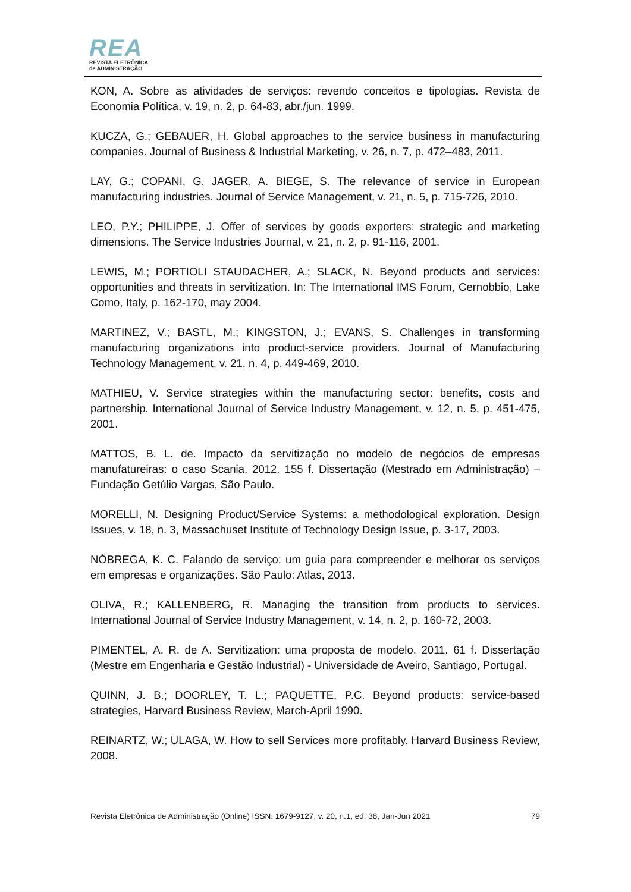REA
REVISTA ELETRÔNICA
de ADMINISTRAÇÃO
KON, A. Sobre as atividades de serviços: revendo conceitos e tipologias. Revista de Economia Política, v. 19, n. 2, p. 64-83, abr./jun. 1999.
KUCZA, G.; GEBAUER, H. Global approaches to the service business in manufacturing companies. Journal of Business & Industrial Marketing, v. 26, n. 7, p. 472–483, 2011.
LAY, G.; COPANI, G, JAGER, A. BIEGE, S. The relevance of service in European manufacturing industries. Journal of Service Management, v. 21, n. 5, p. 715-726, 2010.
LEO, P.Y.; PHILIPPE, J. Offer of services by goods exporters: strategic and marketing dimensions. The Service Industries Journal, v. 21, n. 2, p. 91-116, 2001.
LEWIS, M.; PORTIOLI STAUDACHER, A.; SLACK, N. Beyond products and services: opportunities and threats in servitization. In: The International IMS Forum, Cernobbio, Lake Como, Italy, p. 162-170, may 2004.
MARTINEZ, V.; BASTL, M.; KINGSTON, J.; EVANS, S. Challenges in transforming manufacturing organizations into product-service providers. Journal of Manufacturing Technology Management, v. 21, n. 4, p. 449-469, 2010.
MATHIEU, V. Service strategies within the manufacturing sector: benefits, costs and partnership. International Journal of Service Industry Management, v. 12, n. 5, p. 451-475, 2001.
MATTOS, B. L. de. Impacto da servitização no modelo de negócios de empresas manufatureiras: o caso Scania. 2012. 155 f. Dissertação (Mestrado em Administração) – Fundação Getúlio Vargas, São Paulo.
MORELLI, N. Designing Product/Service Systems: a methodological exploration. Design Issues, v. 18, n. 3, Massachuset Institute of Technology Design Issue, p. 3-17, 2003.
NÓBREGA, K. C. Falando de serviço: um guia para compreender e melhorar os serviços em empresas e organizações. São Paulo: Atlas, 2013.
OLIVA, R.; KALLENBERG, R. Managing the transition from products to services. International Journal of Service Industry Management, v. 14, n. 2, p. 160-72, 2003.
PIMENTEL, A. R. de A. Servitization: uma proposta de modelo. 2011. 61 f. Dissertação (Mestre em Engenharia e Gestão Industrial) - Universidade de Aveiro, Santiago, Portugal.
QUINN, J. B.; DOORLEY, T. L.; PAQUETTE, P.C. Beyond products: service-based strategies, Harvard Business Review, March-April 1990.
REINARTZ, W.; ULAGA, W. How to sell Services more profitably. Harvard Business Review, 2008.
Revista Eletrônica de Administração (Online) ISSN: 1679-9127, v. 20, n.1, ed. 38, Jan-Jun 2021 79